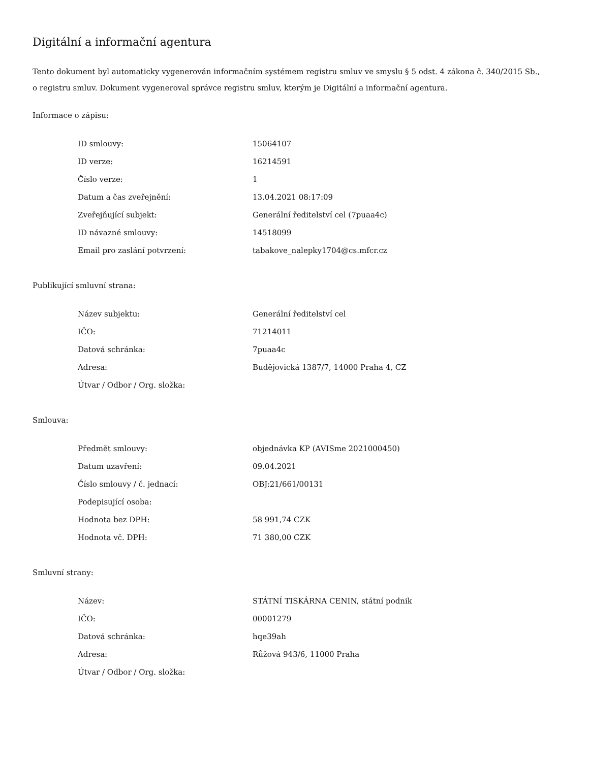Digitální a informační agentura
Tento dokument byl automaticky vygenerován informačním systémem registru smluv ve smyslu § 5 odst. 4 zákona č. 340/2015 Sb., o registru smluv. Dokument vygeneroval správce registru smluv, kterým je Digitální a informační agentura.
Informace o zápisu:
| ID smlouvy: | 15064107 |
| ID verze: | 16214591 |
| Číslo verze: | 1 |
| Datum a čas zveřejnění: | 13.04.2021 08:17:09 |
| Zveřejňující subjekt: | Generální ředitelství cel (7puaa4c) |
| ID návazné smlouvy: | 14518099 |
| Email pro zaslání potvrzení: | tabakove_nalepky1704@cs.mfcr.cz |
Publikující smluvní strana:
| Název subjektu: | Generální ředitelství cel |
| IČO: | 71214011 |
| Datová schránka: | 7puaa4c |
| Adresa: | Budějovická 1387/7, 14000 Praha 4, CZ |
| Útvar / Odbor / Org. složka: | |
Smlouva:
| Předmět smlouvy: | objednávka KP (AVISme 2021000450) |
| Datum uzavření: | 09.04.2021 |
| Číslo smlouvy / č. jednací: | OBJ:21/661/00131 |
| Podepisující osoba: | |
| Hodnota bez DPH: | 58 991,74 CZK |
| Hodnota vč. DPH: | 71 380,00 CZK |
Smluvní strany:
| Název: | STÁTNÍ TISKÁRNA CENIN, státní podnik |
| IČO: | 00001279 |
| Datová schránka: | hqe39ah |
| Adresa: | Růžová 943/6, 11000 Praha |
| Útvar / Odbor / Org. složka: | |